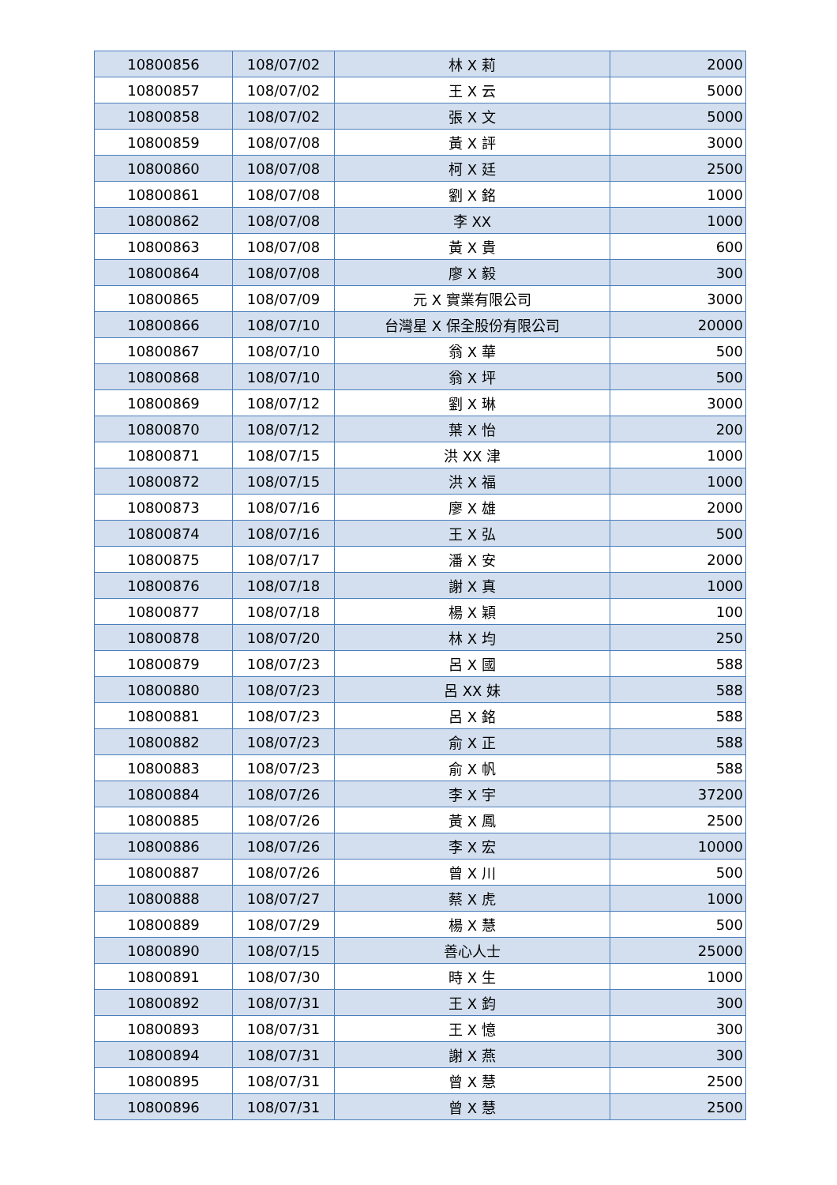| 10800856 | 108/07/02 | 林 X 莉 | 2000 |
| 10800857 | 108/07/02 | 王 X 云 | 5000 |
| 10800858 | 108/07/02 | 張 X 文 | 5000 |
| 10800859 | 108/07/08 | 黃 X 評 | 3000 |
| 10800860 | 108/07/08 | 柯 X 廷 | 2500 |
| 10800861 | 108/07/08 | 劉 X 銘 | 1000 |
| 10800862 | 108/07/08 | 李 XX | 1000 |
| 10800863 | 108/07/08 | 黃 X 貴 | 600 |
| 10800864 | 108/07/08 | 廖 X 毅 | 300 |
| 10800865 | 108/07/09 | 元 X 實業有限公司 | 3000 |
| 10800866 | 108/07/10 | 台灣星 X 保全股份有限公司 | 20000 |
| 10800867 | 108/07/10 | 翁 X 華 | 500 |
| 10800868 | 108/07/10 | 翁 X 坪 | 500 |
| 10800869 | 108/07/12 | 劉 X 琳 | 3000 |
| 10800870 | 108/07/12 | 葉 X 怡 | 200 |
| 10800871 | 108/07/15 | 洪 XX 津 | 1000 |
| 10800872 | 108/07/15 | 洪 X 福 | 1000 |
| 10800873 | 108/07/16 | 廖 X 雄 | 2000 |
| 10800874 | 108/07/16 | 王 X 弘 | 500 |
| 10800875 | 108/07/17 | 潘 X 安 | 2000 |
| 10800876 | 108/07/18 | 謝 X 真 | 1000 |
| 10800877 | 108/07/18 | 楊 X 穎 | 100 |
| 10800878 | 108/07/20 | 林 X 均 | 250 |
| 10800879 | 108/07/23 | 呂 X 國 | 588 |
| 10800880 | 108/07/23 | 呂 XX 妹 | 588 |
| 10800881 | 108/07/23 | 呂 X 銘 | 588 |
| 10800882 | 108/07/23 | 俞 X 正 | 588 |
| 10800883 | 108/07/23 | 俞 X 帆 | 588 |
| 10800884 | 108/07/26 | 李 X 宇 | 37200 |
| 10800885 | 108/07/26 | 黃 X 鳳 | 2500 |
| 10800886 | 108/07/26 | 李 X 宏 | 10000 |
| 10800887 | 108/07/26 | 曾 X 川 | 500 |
| 10800888 | 108/07/27 | 蔡 X 虎 | 1000 |
| 10800889 | 108/07/29 | 楊 X 慧 | 500 |
| 10800890 | 108/07/15 | 善心人士 | 25000 |
| 10800891 | 108/07/30 | 時 X 生 | 1000 |
| 10800892 | 108/07/31 | 王 X 鈞 | 300 |
| 10800893 | 108/07/31 | 王 X 憶 | 300 |
| 10800894 | 108/07/31 | 謝 X 燕 | 300 |
| 10800895 | 108/07/31 | 曾 X 慧 | 2500 |
| 10800896 | 108/07/31 | 曾 X 慧 | 2500 |